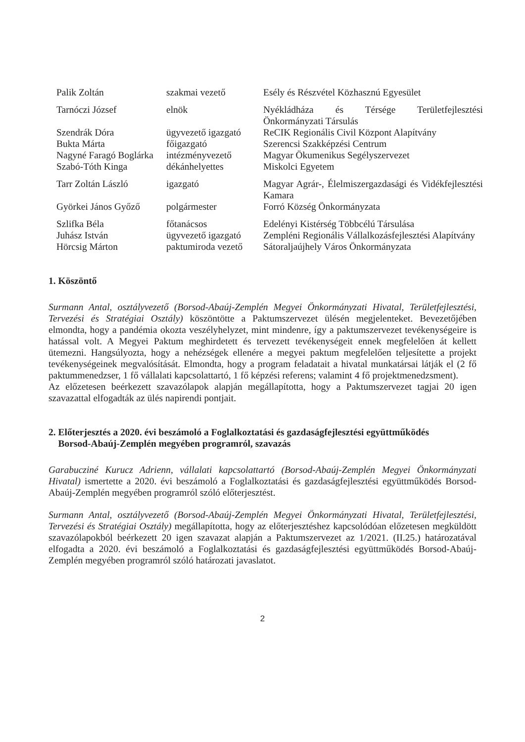| Palik Zoltán | szakmai vezető | Esély és Részvétel Közhasznú Egyesület |
| Tarnóczi József | elnök | Nyékládháza és Térsége Területfejlesztési Önkormányzati Társulás |
| Szendrák Dóra | ügyvezető igazgató | ReCIK Regionális Civil Központ Alapítvány |
| Bukta Márta | főigazgató | Szerencsi Szakképzési Centrum |
| Nagyné Faragó Boglárka | intézményvezető | Magyar Ökumenikus Segélyszervezet |
| Szabó-Tóth Kinga | dékánhelyettes | Miskolci Egyetem |
| Tarr Zoltán László | igazgató | Magyar Agrár-, Élelmiszergazdasági és Vidékfejlesztési Kamara |
| Györkei János Győző | polgármester | Forró Község Önkormányzata |
| Szlifka Béla | főtanácsos | Edelényi Kistérség Többcélú Társulása |
| Juhász István | ügyvezető igazgató | Zempléni Regionális Vállalkozásfejlesztési Alapítvány |
| Hörcsig Márton | paktumiroda vezető | Sátoraljaújhely Város Önkormányzata |
1. Köszöntő
Surmann Antal, osztályvezető (Borsod-Abaúj-Zemplén Megyei Önkormányzati Hivatal, Területfejlesztési, Tervezési és Stratégiai Osztály) köszöntötte a Paktumszervezet ülésén megjelenteket. Bevezetőjében elmondta, hogy a pandémia okozta veszélyhelyzet, mint mindenre, így a paktumszervezet tevékenységeire is hatással volt. A Megyei Paktum meghirdetett és tervezett tevékenységeit ennek megfelelően át kellett ütemezni. Hangsúlyozta, hogy a nehézségek ellenére a megyei paktum megfelelően teljesítette a projekt tevékenységeinek megvalósítását. Elmondta, hogy a program feladatait a hivatal munkatársai látják el (2 fő paktummenedzser, 1 fő vállalati kapcsolattartó, 1 fő képzési referens; valamint 4 fő projektmenedzsment).
Az előzetesen beérkezett szavazólapok alapján megállapította, hogy a Paktumszervezet tagjai 20 igen szavazattal elfogadták az ülés napirendi pontjait.
2. Előterjesztés a 2020. évi beszámoló a Foglalkoztatási és gazdaságfejlesztési együttműködés
Borsod-Abaúj-Zemplén megyében programról, szavazás
Garabucziné Kurucz Adrienn, vállalati kapcsolattartó (Borsod-Abaúj-Zemplén Megyei Önkormányzati Hivatal) ismertette a 2020. évi beszámoló a Foglalkoztatási és gazdaságfejlesztési együttműködés Borsod-Abaúj-Zemplén megyében programról szóló előterjesztést.
Surmann Antal, osztályvezető (Borsod-Abaúj-Zemplén Megyei Önkormányzati Hivatal, Területfejlesztési, Tervezési és Stratégiai Osztály) megállapította, hogy az előterjesztéshez kapcsolódóan előzetesen megküldött szavazólapokból beérkezett 20 igen szavazat alapján a Paktumszervezet az 1/2021. (II.25.) határozatával elfogadta a 2020. évi beszámoló a Foglalkoztatási és gazdaságfejlesztési együttműködés Borsod-Abaúj-Zemplén megyében programról szóló határozati javaslatot.
2